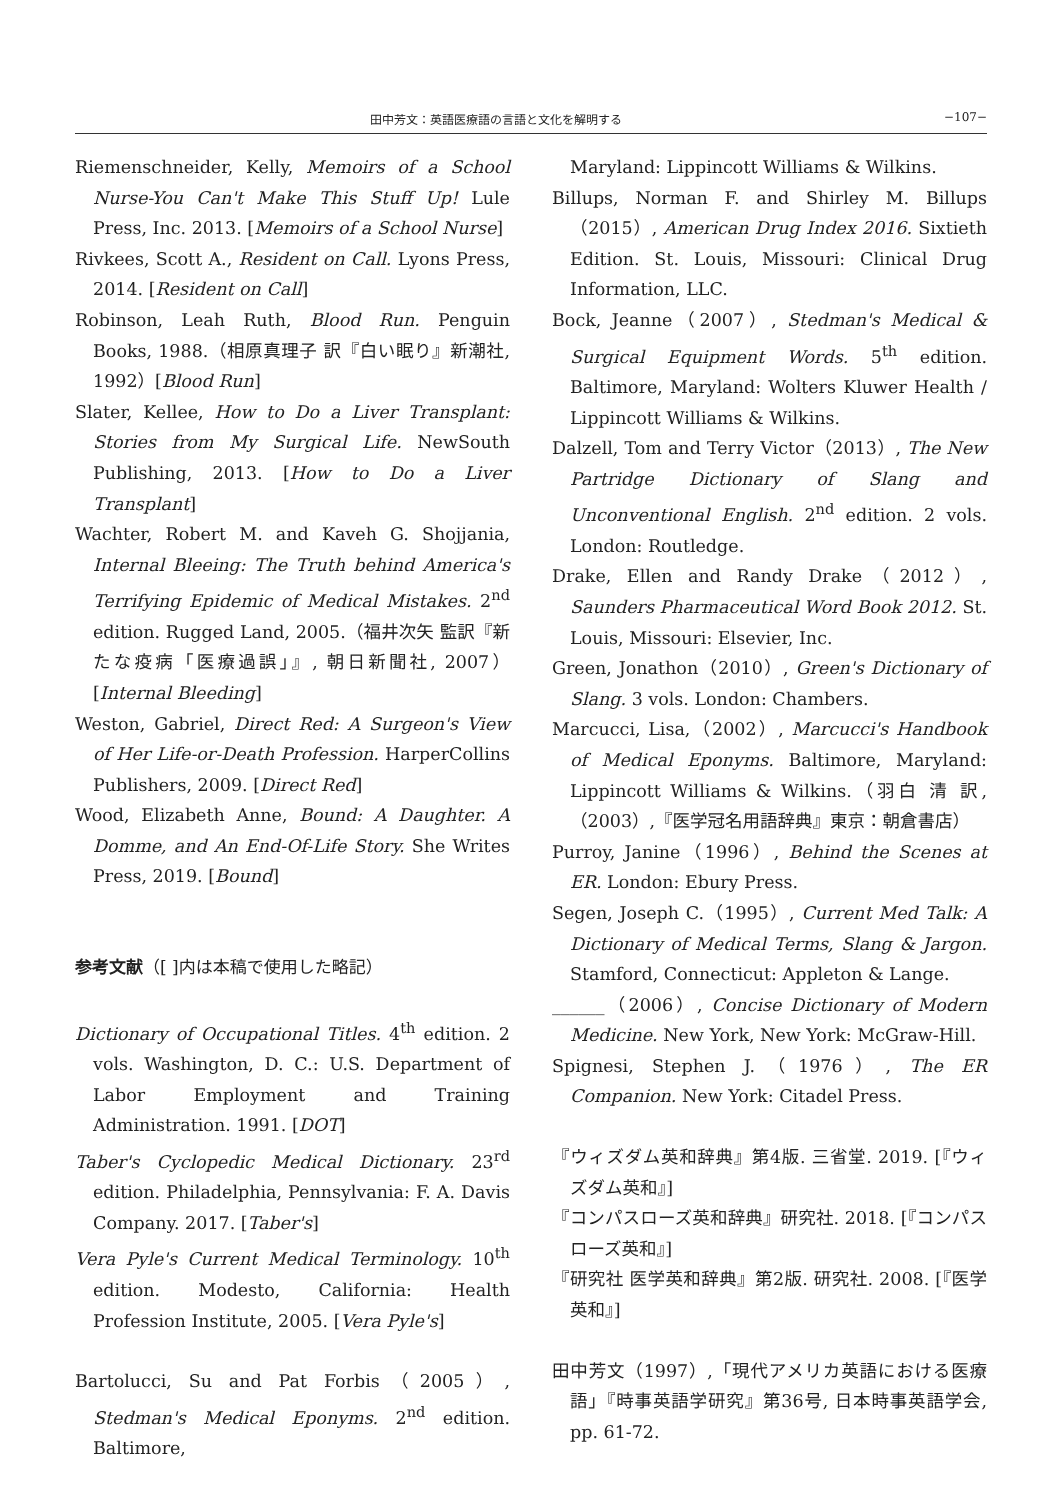田中芳文：英語医療語の言語と文化を解明する −107−
Riemenschneider, Kelly, Memoirs of a School Nurse-You Can't Make This Stuff Up! Lule Press, Inc. 2013. [Memoirs of a School Nurse]
Rivkees, Scott A., Resident on Call. Lyons Press, 2014. [Resident on Call]
Robinson, Leah Ruth, Blood Run. Penguin Books, 1988.（相原真理子 訳『白い眠り』新潮社, 1992）[Blood Run]
Slater, Kellee, How to Do a Liver Transplant: Stories from My Surgical Life. NewSouth Publishing, 2013. [How to Do a Liver Transplant]
Wachter, Robert M. and Kaveh G. Shojjania, Internal Bleeing: The Truth behind America's Terrifying Epidemic of Medical Mistakes. 2<sup>nd</sup> edition. Rugged Land, 2005.（福井次矢 監訳『新たな疫病「医療過誤」』, 朝日新聞社, 2007）[Internal Bleeding]
Weston, Gabriel, Direct Red: A Surgeon's View of Her Life-or-Death Profession. HarperCollins Publishers, 2009. [Direct Red]
Wood, Elizabeth Anne, Bound: A Daughter. A Domme, and An End-Of-Life Story. She Writes Press, 2019. [Bound]
参考文献（[ ]内は本稿で使用した略記）
Dictionary of Occupational Titles. 4<sup>th</sup> edition. 2 vols. Washington, D. C.: U.S. Department of Labor Employment and Training Administration. 1991. [DOT]
Taber's Cyclopedic Medical Dictionary. 23<sup>rd</sup> edition. Philadelphia, Pennsylvania: F. A. Davis Company. 2017. [Taber's]
Vera Pyle's Current Medical Terminology. 10<sup>th</sup> edition. Modesto, California: Health Profession Institute, 2005. [Vera Pyle's]
Bartolucci, Su and Pat Forbis（2005）, Stedman's Medical Eponyms. 2<sup>nd</sup> edition. Baltimore,
Maryland: Lippincott Williams & Wilkins.
Billups, Norman F. and Shirley M. Billups（2015）, American Drug Index 2016. Sixtieth Edition. St. Louis, Missouri: Clinical Drug Information, LLC.
Bock, Jeanne（2007）, Stedman's Medical & Surgical Equipment Words. 5<sup>th</sup> edition. Baltimore, Maryland: Wolters Kluwer Health / Lippincott Williams & Wilkins.
Dalzell, Tom and Terry Victor（2013）, The New Partridge Dictionary of Slang and Unconventional English. 2<sup>nd</sup> edition. 2 vols. London: Routledge.
Drake, Ellen and Randy Drake（2012）, Saunders Pharmaceutical Word Book 2012. St. Louis, Missouri: Elsevier, Inc.
Green, Jonathon（2010）, Green's Dictionary of Slang. 3 vols. London: Chambers.
Marcucci, Lisa,（2002）, Marcucci's Handbook of Medical Eponyms. Baltimore, Maryland: Lippincott Williams & Wilkins.（羽白 清 訳,（2003）,『医学冠名用語辞典』東京：朝倉書店）
Purroy, Janine（1996）, Behind the Scenes at ER. London: Ebury Press.
Segen, Joseph C.（1995）, Current Med Talk: A Dictionary of Medical Terms, Slang & Jargon. Stamford, Connecticut: Appleton & Lange.
______（2006）, Concise Dictionary of Modern Medicine. New York, New York: McGraw-Hill.
Spignesi, Stephen J.（1976）, The ER Companion. New York: Citadel Press.
『ウィズダム英和辞典』第4版. 三省堂. 2019. [『ウィズダム英和』]
『コンパスローズ英和辞典』研究社. 2018. [『コンパスローズ英和』]
『研究社 医学英和辞典』第2版. 研究社. 2008. [『医学英和』]
田中芳文（1997）,「現代アメリカ英語における医療語」『時事英語学研究』第36号, 日本時事英語学会, pp. 61-72.